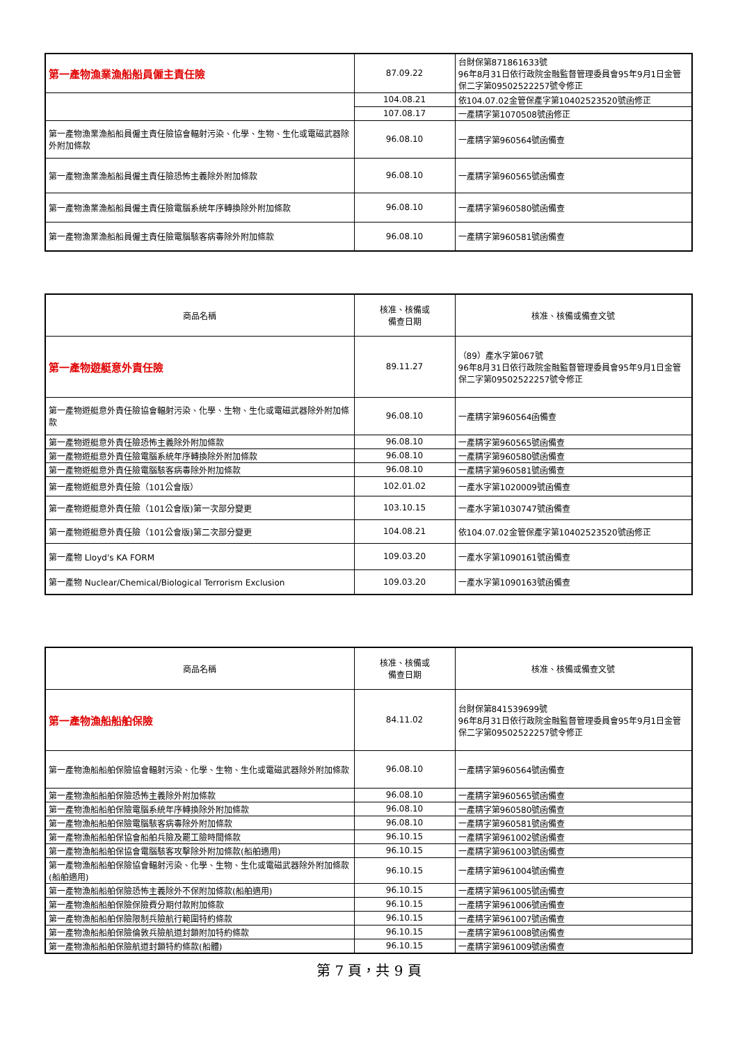| 第一產物漁業漁船船員僱主責任險 | 87.09.22 | 台財保第871861633號 96年8月31日依行政院金融監督管理委員會95年9月1日金管保二字第09502522257號令修正 |
| | 104.08.21 | 依104.07.02金管保產字第10402523520號函修正 |
| | 107.08.17 | 一產精字第1070508號函修正 |
| 第一產物漁業漁船船員僱主責任險協會輻射污染、化學、生物、生化或電磁武器除外附加條款 | 96.08.10 | 一產精字第960564號函備查 |
| 第一產物漁業漁船船員僱主責任險恐怖主義除外附加條款 | 96.08.10 | 一產精字第960565號函備查 |
| 第一產物漁業漁船船員僱主責任險電腦系統年序轉換除外附加條款 | 96.08.10 | 一產精字第960580號函備查 |
| 第一產物漁業漁船船員僱主責任險電腦駭客病毒除外附加條款 | 96.08.10 | 一產精字第960581號函備查 |
| 商品名稱 | 核准、核備或 備查日期 | 核准、核備或備查文號 |
| --- | --- | --- |
| 第一產物遊艇意外責任險 | 89.11.27 | （89）產水字第067號 96年8月31日依行政院金融監督管理委員會95年9月1日金管保二字第09502522257號令修正 |
| 第一產物遊艇意外責任險協會輻射污染、化學、生物、生化或電磁武器除外附加條款 | 96.08.10 | 一產精字第960564函備查 |
| 第一產物遊艇意外責任險恐怖主義除外附加條款 | 96.08.10 | 一產精字第960565號函備查 |
| 第一產物遊艇意外責任險電腦系統年序轉換除外附加條款 | 96.08.10 | 一產精字第960580號函備查 |
| 第一產物遊艇意外責任險電腦駭客病毒除外附加條款 | 96.08.10 | 一產精字第960581號函備查 |
| 第一產物遊艇意外責任險（101公會版） | 102.01.02 | 一產水字第1020009號函備查 |
| 第一產物遊艇意外責任險（101公會版)第一次部分變更 | 103.10.15 | 一產水字第1030747號函備查 |
| 第一產物遊艇意外責任險（101公會版)第二次部分變更 | 104.08.21 | 依104.07.02金管保產字第10402523520號函修正 |
| 第一產物 Lloyd's KA FORM | 109.03.20 | 一產水字第1090161號函備查 |
| 第一產物 Nuclear/Chemical/Biological Terrorism Exclusion | 109.03.20 | 一產水字第1090163號函備查 |
| 商品名稱 | 核准、核備或 備查日期 | 核准、核備或備查文號 |
| --- | --- | --- |
| 第一產物漁船船舶保險 | 84.11.02 | 台財保第841539699號 96年8月31日依行政院金融監督管理委員會95年9月1日金管保二字第09502522257號令修正 |
| 第一產物漁船船舶保險協會輻射污染、化學、生物、生化或電磁武器除外附加條款 | 96.08.10 | 一產精字第960564號函備查 |
| 第一產物漁船船舶保險恐怖主義除外附加條款 | 96.08.10 | 一產精字第960565號函備查 |
| 第一產物漁船船舶保險電腦系統年序轉換除外附加條款 | 96.08.10 | 一產精字第960580號函備查 |
| 第一產物漁船船舶保險電腦駭客病毒除外附加條款 | 96.08.10 | 一產精字第960581號函備查 |
| 第一產物漁船船舶保協會船舶兵險及罷工險時間條款 | 96.10.15 | 一產精字第961002號函備查 |
| 第一產物漁船船舶保協會電腦駭客攻擊除外附加條款(船舶適用) | 96.10.15 | 一產精字第961003號函備查 |
| 第一產物漁船船舶保險協會輻射污染、化學、生物、生化或電磁武器除外附加條款(船舶適用) | 96.10.15 | 一產精字第961004號函備查 |
| 第一產物漁船船舶保險恐怖主義除外不保附加條款(船舶適用) | 96.10.15 | 一產精字第961005號函備查 |
| 第一產物漁船船舶保險保險費分期付款附加條款 | 96.10.15 | 一產精字第961006號函備查 |
| 第一產物漁船船舶保險限制兵險航行範圍特約條款 | 96.10.15 | 一產精字第961007號函備查 |
| 第一產物漁船船舶保險倫敦兵險航道封鎖附加特約條款 | 96.10.15 | 一產精字第961008號函備查 |
| 第一產物漁船船舶保險航道封鎖特約條款(船體) | 96.10.15 | 一產精字第961009號函備查 |
第 7 頁，共 9 頁